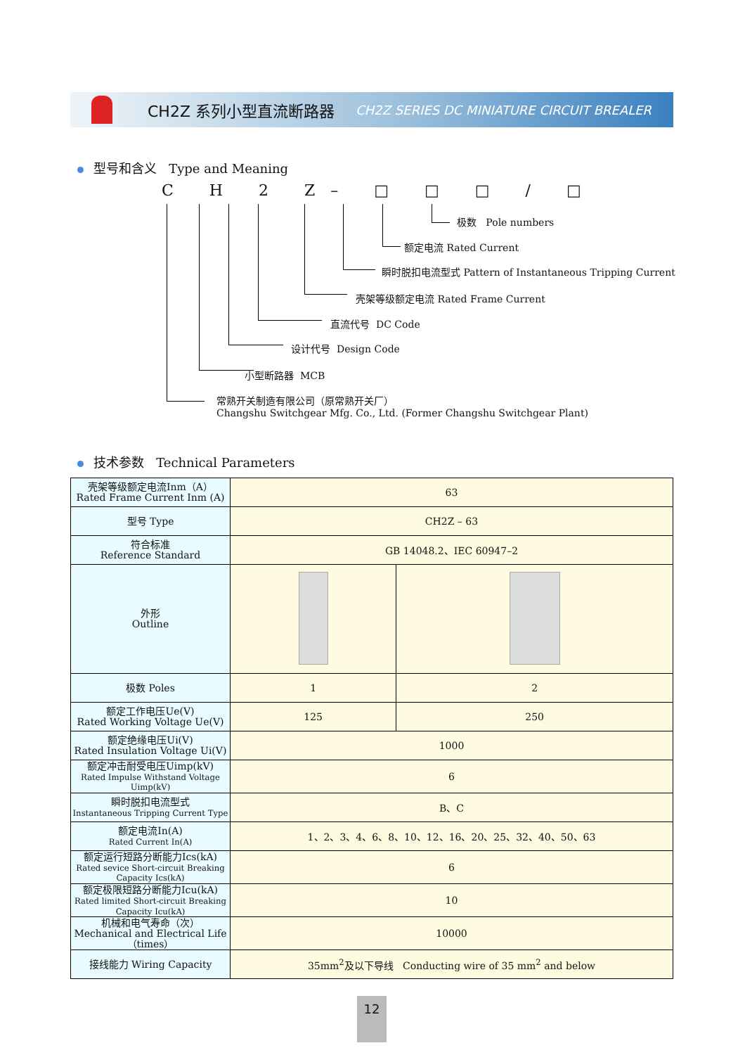CH2Z 系列小型直流断路器 CH2Z SERIES DC MINIATURE CIRCUIT BREALER
型号和含义 Type and Meaning
C H 2 Z– □ □ □ / □
极数 Pole numbers
额定电流 Rated Current
瞬时脱扣电流型式 Pattern of Instantaneous Tripping Current
壳架等级额定电流 Rated Frame Current
直流代号 DC Code
设计代号 Design Code
小型断路器 MCB
常熟开关制造有限公司（原常熟开关厂）
Changshu Switchgear Mfg. Co., Ltd. (Former Changshu Switchgear Plant)
技术参数 Technical Parameters
| 壳架等级额定电流Inm（A） Rated Frame Current Inm (A) | 63 | |
| 型号 Type | CH2Z – 63 | |
| 符合标准 Reference Standard | GB 14048.2、IEC 60947–2 | |
| 外形 Outline | | |
| 极数 Poles | 1 | 2 |
| 额定工作电压Ue(V) Rated Working Voltage Ue(V) | 125 | 250 |
| 额定绝缘电压Ui(V) Rated Insulation Voltage Ui(V) | 1000 | |
| 额定冲击耐受电压Uimp(kV) Rated Impulse Withstand Voltage Uimp(kV) | 6 | |
| 瞬时脱扣电流型式 Instantaneous Tripping Current Type | B、C | |
| 额定电流In(A) Rated Current In(A) | 1、2、3、4、6、8、10、12、16、20、25、32、40、50、63 | |
| 额定运行短路分断能力Ics(kA) Rated sevice Short-circuit Breaking Capacity Ics(kA) | 6 | |
| 额定极限短路分断能力Icu(kA) Rated limited Short-circuit Breaking Capacity Icu(kA) | 10 | |
| 机械和电气寿命（次） Mechanical and Electrical Life（times） | 10000 | |
| 接线能力 Wiring Capacity | 35mm<sup>2</sup>及以下导线 Conducting wire of 35 mm<sup>2</sup> and below | |
12